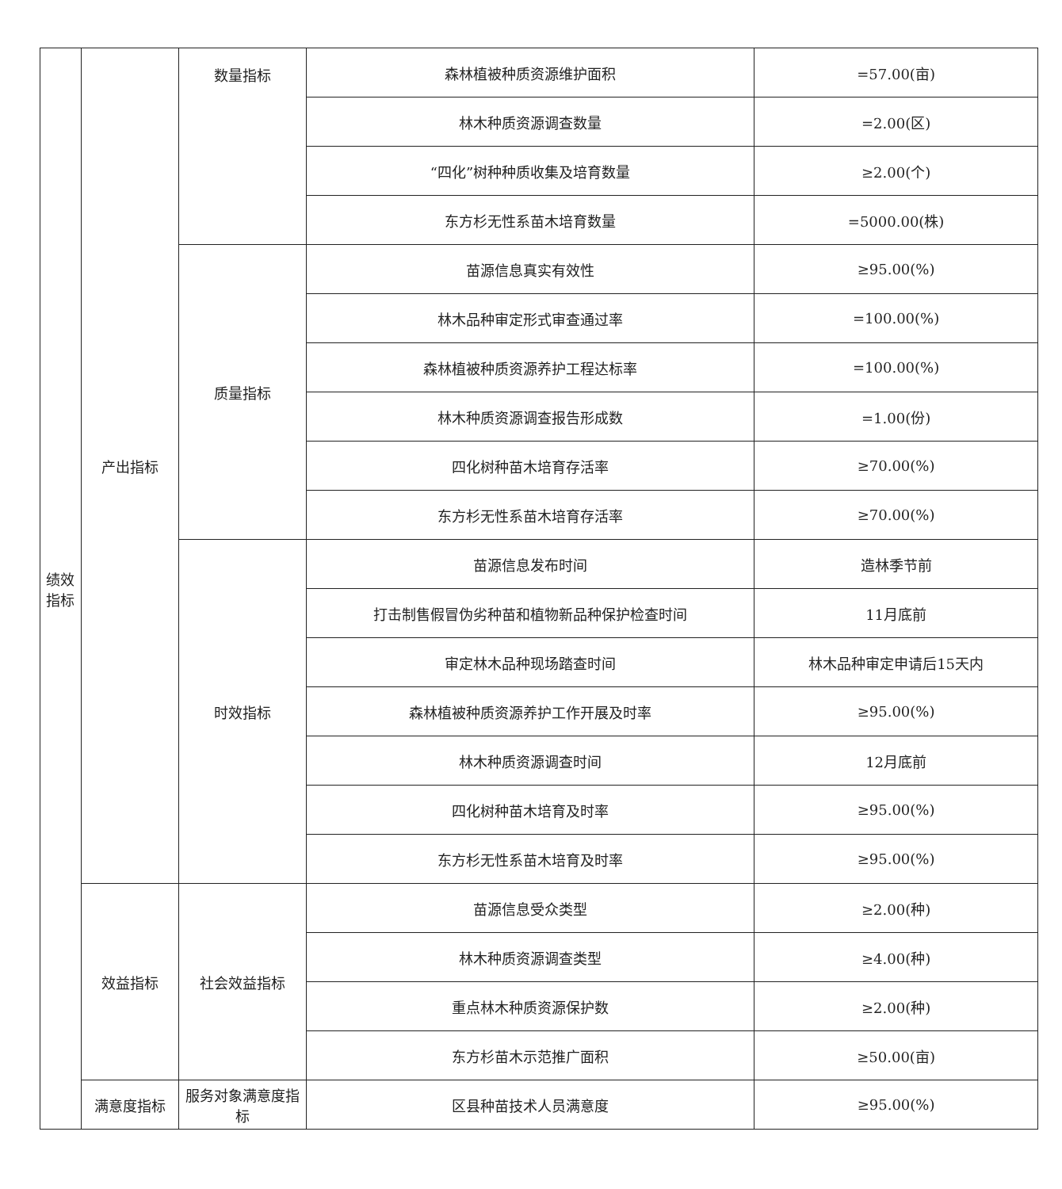| 绩效指标 | 产出指标 | 数量指标 | 森林植被种质资源维护面积 | =57.00(亩) |
| | | | 林木种质资源调查数量 | =2.00(区) |
| | | | “四化”树种种质收集及培育数量 | ≥2.00(个) |
| | | | 东方杉无性系苗木培育数量 | =5000.00(株) |
| | | 质量指标 | 苗源信息真实有效性 | ≥95.00(%) |
| | | | 林木品种审定形式审查通过率 | =100.00(%) |
| | | | 森林植被种质资源养护工程达标率 | =100.00(%) |
| | | | 林木种质资源调查报告形成数 | =1.00(份) |
| | | | 四化树种苗木培育存活率 | ≥70.00(%) |
| | | | 东方杉无性系苗木培育存活率 | ≥70.00(%) |
| | | 时效指标 | 苗源信息发布时间 | 造林季节前 |
| | | | 打击制售假冒伪劣种苗和植物新品种保护检查时间 | 11月底前 |
| | | | 审定林木品种现场踏查时间 | 林木品种审定申请后15天内 |
| | | | 森林植被种质资源养护工作开展及时率 | ≥95.00(%) |
| | | | 林木种质资源调查时间 | 12月底前 |
| | | | 四化树种苗木培育及时率 | ≥95.00(%) |
| | | | 东方杉无性系苗木培育及时率 | ≥95.00(%) |
| | 效益指标 | 社会效益指标 | 苗源信息受众类型 | ≥2.00(种) |
| | | | 林木种质资源调查类型 | ≥4.00(种) |
| | | | 重点林木种质资源保护数 | ≥2.00(种) |
| | | | 东方杉苗木示范推广面积 | ≥50.00(亩) |
| | 满意度指标 | 服务对象满意度指标 | 区县种苗技术人员满意度 | ≥95.00(%) |